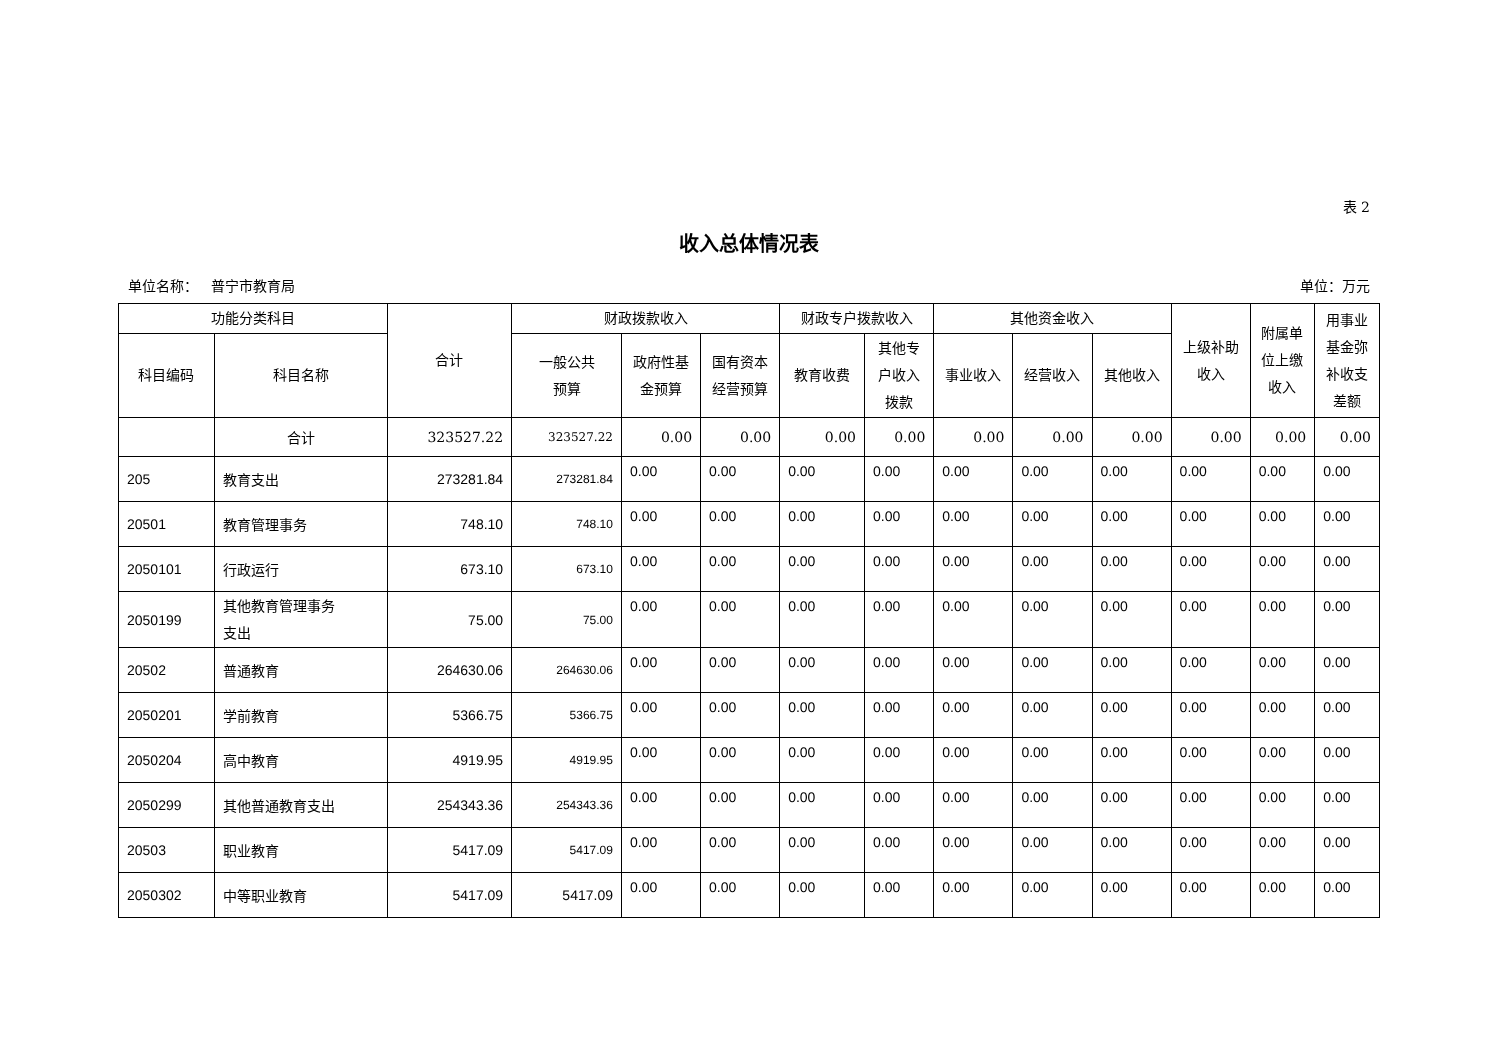表 2
收入总体情况表
单位名称： 普宁市教育局 单位：万元
| 功能分类科目 | | 合计 | 财政拨款收入 | | | 财政专户拨款收入 | | 其他资金收入 | | | 上级补助 收入 | 附属单 位上缴 收入 | 用事业 基金弥 补收支 差额 |
| --- | --- | --- | --- | --- | --- | --- | --- | --- | --- | --- | --- | --- | --- |
| 科目编码 | 科目名称 | | 一般公共 预算 | 政府性基 金预算 | 国有资本 经营预算 | 教育收费 | 其他专 户收入 拨款 | 事业收入 | 经营收入 | 其他收入 | | | |
| | 合计 | 323527.22 | 323527.22 | 0.00 | 0.00 | 0.00 | 0.00 | 0.00 | 0.00 | 0.00 | 0.00 | 0.00 | 0.00 |
| 205 | 教育支出 | 273281.84 | 273281.84 | 0.00 | 0.00 | 0.00 | 0.00 | 0.00 | 0.00 | 0.00 | 0.00 | 0.00 | 0.00 |
| 20501 | 教育管理事务 | 748.10 | 748.10 | 0.00 | 0.00 | 0.00 | 0.00 | 0.00 | 0.00 | 0.00 | 0.00 | 0.00 | 0.00 |
| 2050101 | 行政运行 | 673.10 | 673.10 | 0.00 | 0.00 | 0.00 | 0.00 | 0.00 | 0.00 | 0.00 | 0.00 | 0.00 | 0.00 |
| 2050199 | 其他教育管理事务 支出 | 75.00 | 75.00 | 0.00 | 0.00 | 0.00 | 0.00 | 0.00 | 0.00 | 0.00 | 0.00 | 0.00 | 0.00 |
| 20502 | 普通教育 | 264630.06 | 264630.06 | 0.00 | 0.00 | 0.00 | 0.00 | 0.00 | 0.00 | 0.00 | 0.00 | 0.00 | 0.00 |
| 2050201 | 学前教育 | 5366.75 | 5366.75 | 0.00 | 0.00 | 0.00 | 0.00 | 0.00 | 0.00 | 0.00 | 0.00 | 0.00 | 0.00 |
| 2050204 | 高中教育 | 4919.95 | 4919.95 | 0.00 | 0.00 | 0.00 | 0.00 | 0.00 | 0.00 | 0.00 | 0.00 | 0.00 | 0.00 |
| 2050299 | 其他普通教育支出 | 254343.36 | 254343.36 | 0.00 | 0.00 | 0.00 | 0.00 | 0.00 | 0.00 | 0.00 | 0.00 | 0.00 | 0.00 |
| 20503 | 职业教育 | 5417.09 | 5417.09 | 0.00 | 0.00 | 0.00 | 0.00 | 0.00 | 0.00 | 0.00 | 0.00 | 0.00 | 0.00 |
| 2050302 | 中等职业教育 | 5417.09 | 5417.09 | 0.00 | 0.00 | 0.00 | 0.00 | 0.00 | 0.00 | 0.00 | 0.00 | 0.00 | 0.00 |